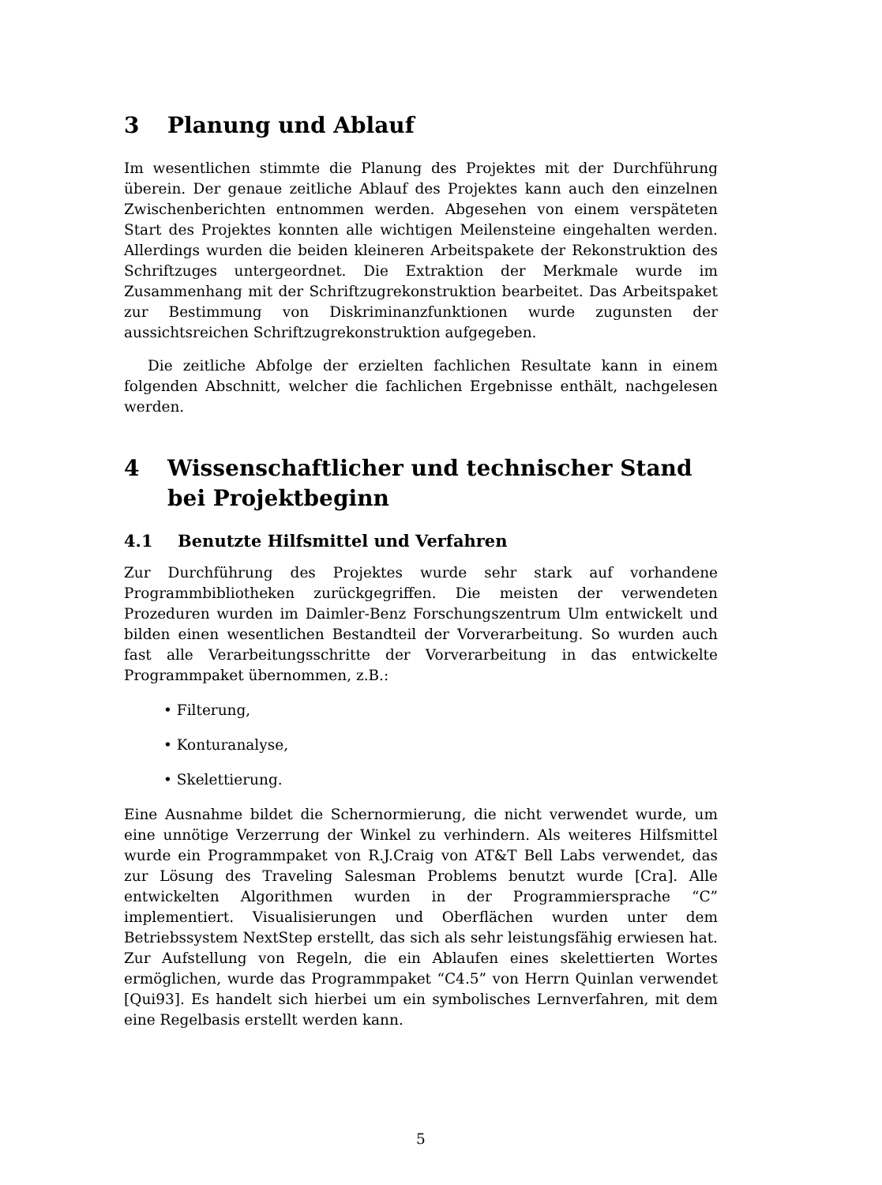3 Planung und Ablauf
Im wesentlichen stimmte die Planung des Projektes mit der Durchführung überein. Der genaue zeitliche Ablauf des Projektes kann auch den einzelnen Zwischenberichten entnommen werden. Abgesehen von einem verspäteten Start des Projektes konnten alle wichtigen Meilensteine eingehalten werden. Allerdings wurden die beiden kleineren Arbeitspakete der Rekonstruktion des Schriftzuges untergeordnet. Die Extraktion der Merkmale wurde im Zusammenhang mit der Schriftzugrekonstruktion bearbeitet. Das Arbeitspaket zur Bestimmung von Diskriminanzfunktionen wurde zugunsten der aussichtsreichen Schriftzugrekonstruktion aufgegeben.
Die zeitliche Abfolge der erzielten fachlichen Resultate kann in einem folgenden Abschnitt, welcher die fachlichen Ergebnisse enthält, nachgelesen werden.
4 Wissenschaftlicher und technischer Stand bei Projektbeginn
4.1 Benutzte Hilfsmittel und Verfahren
Zur Durchführung des Projektes wurde sehr stark auf vorhandene Programmbibliotheken zurückgegriffen. Die meisten der verwendeten Prozeduren wurden im Daimler-Benz Forschungszentrum Ulm entwickelt und bilden einen wesentlichen Bestandteil der Vorverarbeitung. So wurden auch fast alle Verarbeitungsschritte der Vorverarbeitung in das entwickelte Programmpaket übernommen, z.B.:
• Filterung,
• Konturanalyse,
• Skelettierung.
Eine Ausnahme bildet die Schernormierung, die nicht verwendet wurde, um eine unnötige Verzerrung der Winkel zu verhindern. Als weiteres Hilfsmittel wurde ein Programmpaket von R.J.Craig von AT&T Bell Labs verwendet, das zur Lösung des Traveling Salesman Problems benutzt wurde [Cra]. Alle entwickelten Algorithmen wurden in der Programmiersprache “C” implementiert. Visualisierungen und Oberflächen wurden unter dem Betriebssystem NextStep erstellt, das sich als sehr leistungsfähig erwiesen hat. Zur Aufstellung von Regeln, die ein Ablaufen eines skelettierten Wortes ermöglichen, wurde das Programmpaket “C4.5” von Herrn Quinlan verwendet [Qui93]. Es handelt sich hierbei um ein symbolisches Lernverfahren, mit dem eine Regelbasis erstellt werden kann.
5